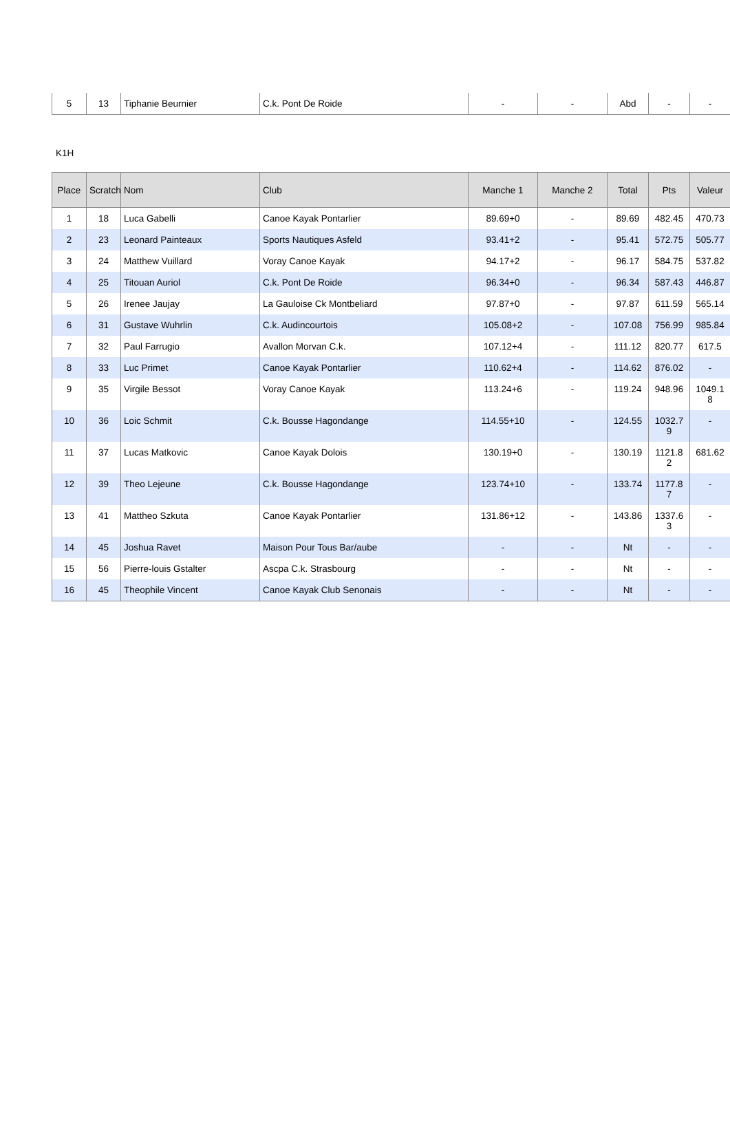| 5 | 13 | Tiphanie Beurnier | C.k. Pont De Roide | - | - | Abd | - | - |
K1H
| Place | Scratch | Nom | Club | Manche 1 | Manche 2 | Total | Pts | Valeur |
| --- | --- | --- | --- | --- | --- | --- | --- | --- |
| 1 | 18 | Luca Gabelli | Canoe Kayak Pontarlier | 89.69+0 | - | 89.69 | 482.45 | 470.73 |
| 2 | 23 | Leonard Painteaux | Sports Nautiques Asfeld | 93.41+2 | - | 95.41 | 572.75 | 505.77 |
| 3 | 24 | Matthew Vuillard | Voray Canoe Kayak | 94.17+2 | - | 96.17 | 584.75 | 537.82 |
| 4 | 25 | Titouan Auriol | C.k. Pont De Roide | 96.34+0 | - | 96.34 | 587.43 | 446.87 |
| 5 | 26 | Irenee Jaujay | La Gauloise Ck Montbeliard | 97.87+0 | - | 97.87 | 611.59 | 565.14 |
| 6 | 31 | Gustave Wuhrlin | C.k. Audincourtois | 105.08+2 | - | 107.08 | 756.99 | 985.84 |
| 7 | 32 | Paul Farrugio | Avallon Morvan C.k. | 107.12+4 | - | 111.12 | 820.77 | 617.5 |
| 8 | 33 | Luc Primet | Canoe Kayak Pontarlier | 110.62+4 | - | 114.62 | 876.02 | - |
| 9 | 35 | Virgile Bessot | Voray Canoe Kayak | 113.24+6 | - | 119.24 | 948.96 | 1049.1 8 |
| 10 | 36 | Loic Schmit | C.k. Bousse Hagondange | 114.55+10 | - | 124.55 | 1032.7 9 | - |
| 11 | 37 | Lucas Matkovic | Canoe Kayak Dolois | 130.19+0 | - | 130.19 | 1121.8 2 | 681.62 |
| 12 | 39 | Theo Lejeune | C.k. Bousse Hagondange | 123.74+10 | - | 133.74 | 1177.8 7 | - |
| 13 | 41 | Mattheo Szkuta | Canoe Kayak Pontarlier | 131.86+12 | - | 143.86 | 1337.6 3 | - |
| 14 | 45 | Joshua Ravet | Maison Pour Tous Bar/aube | - | - | Nt | - | - |
| 15 | 56 | Pierre-louis Gstalter | Ascpa C.k. Strasbourg | - | - | Nt | - | - |
| 16 | 45 | Theophile Vincent | Canoe Kayak Club Senonais | - | - | Nt | - | - |